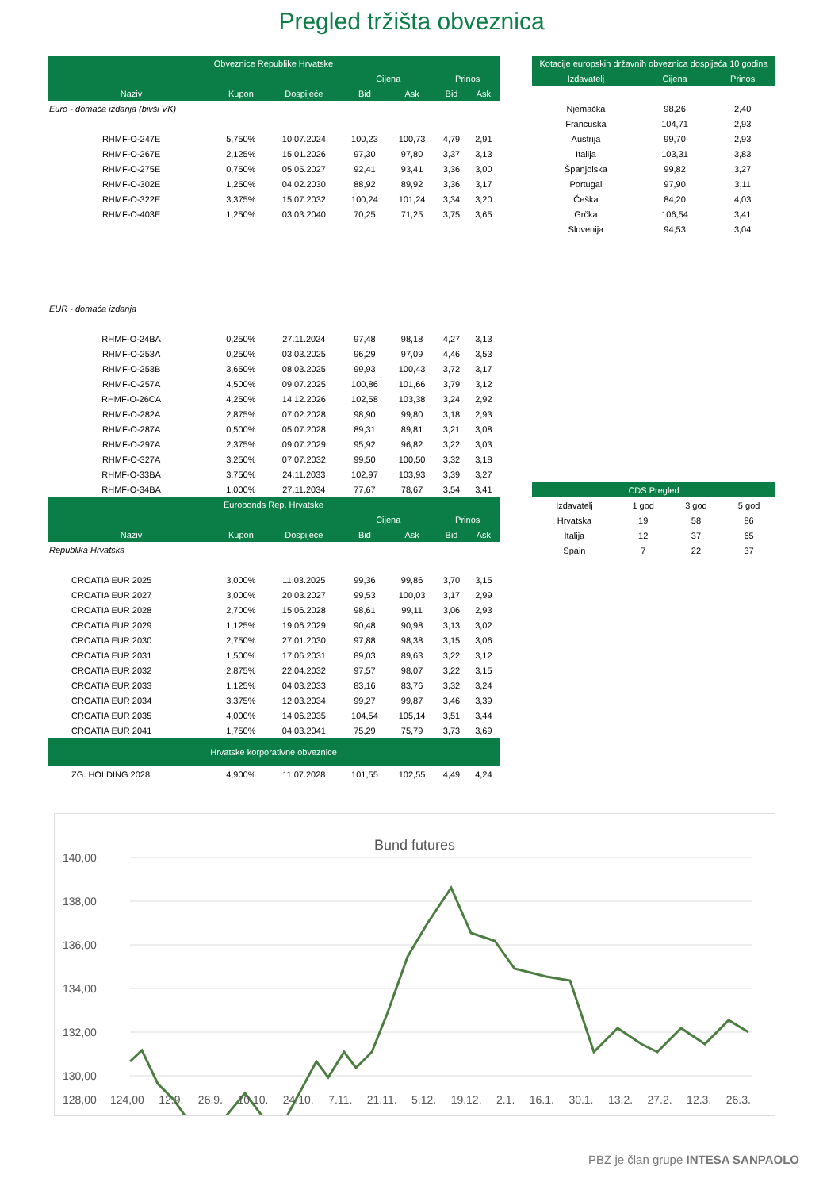Pregled tržišta obveznica
| Obveznice Republike Hrvatske | | | | | | |
| --- | --- | --- | --- | --- | --- | --- |
| | | | Cijena | | Prinos | |
| Naziv | Kupon | Dospijeće | Bid | Ask | Bid | Ask |
| Euro - domaća izdanja (bivši VK) | | | | | | |
| RHMF-O-247E | 5,750% | 10.07.2024 | 100,23 | 100,73 | 4,79 | 2,91 |
| RHMF-O-267E | 2,125% | 15.01.2026 | 97,30 | 97,80 | 3,37 | 3,13 |
| RHMF-O-275E | 0,750% | 05.05.2027 | 92,41 | 93,41 | 3,36 | 3,00 |
| RHMF-O-302E | 1,250% | 04.02.2030 | 88,92 | 89,92 | 3,36 | 3,17 |
| RHMF-O-322E | 3,375% | 15.07.2032 | 100,24 | 101,24 | 3,34 | 3,20 |
| RHMF-O-403E | 1,250% | 03.03.2040 | 70,25 | 71,25 | 3,75 | 3,65 |
| EUR - domaća izdanja | | | | | | |
| RHMF-O-24BA | 0,250% | 27.11.2024 | 97,48 | 98,18 | 4,27 | 3,13 |
| RHMF-O-253A | 0,250% | 03.03.2025 | 96,29 | 97,09 | 4,46 | 3,53 |
| RHMF-O-253B | 3,650% | 08.03.2025 | 99,93 | 100,43 | 3,72 | 3,17 |
| RHMF-O-257A | 4,500% | 09.07.2025 | 100,86 | 101,66 | 3,79 | 3,12 |
| RHMF-O-26CA | 4,250% | 14.12.2026 | 102,58 | 103,38 | 3,24 | 2,92 |
| RHMF-O-282A | 2,875% | 07.02.2028 | 98,90 | 99,80 | 3,18 | 2,93 |
| RHMF-O-287A | 0,500% | 05.07.2028 | 89,31 | 89,81 | 3,21 | 3,08 |
| RHMF-O-297A | 2,375% | 09.07.2029 | 95,92 | 96,82 | 3,22 | 3,03 |
| RHMF-O-327A | 3,250% | 07.07.2032 | 99,50 | 100,50 | 3,32 | 3,18 |
| RHMF-O-33BA | 3,750% | 24.11.2033 | 102,97 | 103,93 | 3,39 | 3,27 |
| RHMF-O-34BA | 1,000% | 27.11.2034 | 77,67 | 78,67 | 3,54 | 3,41 |
| Eurobonds Rep. Hrvatske | | | | | | |
| | | | Cijena | | Prinos | |
| Naziv | Kupon | Dospijeće | Bid | Ask | Bid | Ask |
| Republika Hrvatska | | | | | | |
| CROATIA EUR 2025 | 3,000% | 11.03.2025 | 99,36 | 99,86 | 3,70 | 3,15 |
| CROATIA EUR 2027 | 3,000% | 20.03.2027 | 99,53 | 100,03 | 3,17 | 2,99 |
| CROATIA EUR 2028 | 2,700% | 15.06.2028 | 98,61 | 99,11 | 3,06 | 2,93 |
| CROATIA EUR 2029 | 1,125% | 19.06.2029 | 90,48 | 90,98 | 3,13 | 3,02 |
| CROATIA EUR 2030 | 2,750% | 27.01.2030 | 97,88 | 98,38 | 3,15 | 3,06 |
| CROATIA EUR 2031 | 1,500% | 17.06.2031 | 89,03 | 89,63 | 3,22 | 3,12 |
| CROATIA EUR 2032 | 2,875% | 22.04.2032 | 97,57 | 98,07 | 3,22 | 3,15 |
| CROATIA EUR 2033 | 1,125% | 04.03.2033 | 83,16 | 83,76 | 3,32 | 3,24 |
| CROATIA EUR 2034 | 3,375% | 12.03.2034 | 99,27 | 99,87 | 3,46 | 3,39 |
| CROATIA EUR 2035 | 4,000% | 14.06.2035 | 104,54 | 105,14 | 3,51 | 3,44 |
| CROATIA EUR 2041 | 1,750% | 04.03.2041 | 75,29 | 75,79 | 3,73 | 3,69 |
| Hrvatske korporativne obveznice | | | | | | |
| ZG. HOLDING 2028 | 4,900% | 11.07.2028 | 101,55 | 102,55 | 4,49 | 4,24 |
| Kotacije europskih državnih obveznica dospijeća 10 godina | | |
| --- | --- | --- |
| Izdavatelj | Cijena | Prinos |
| Njemačka | 98,26 | 2,40 |
| Francuska | 104,71 | 2,93 |
| Austrija | 99,70 | 2,93 |
| Italija | 103,31 | 3,83 |
| Španjolska | 99,82 | 3,27 |
| Portugal | 97,90 | 3,11 |
| Češka | 84,20 | 4,03 |
| Grčka | 106,54 | 3,41 |
| Slovenija | 94,53 | 3,04 |
| CDS Pregled | | | |
| --- | --- | --- | --- |
| Izdavatelj | 1 god | 3 god | 5 god |
| Hrvatska | 19 | 58 | 86 |
| Italija | 12 | 37 | 65 |
| Spain | 7 | 22 | 37 |
Bund futures
140,00
138,00
136,00
134,00
132,00
130,00
128,00
124,00 12.9. 26.9. 10.10. 24.10. 7.11. 21.11. 5.12. 19.12. 2.1. 16.1. 30.1. 13.2. 27.2. 12.3. 26.3.
PBZ je član grupe INTESA SANPAOLO